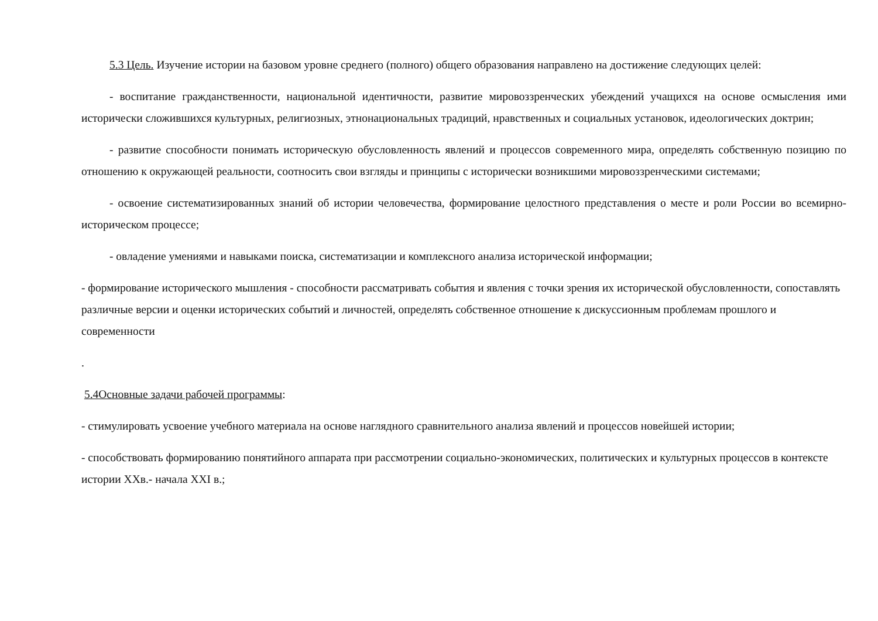5.3 Цель. Изучение истории на базовом уровне среднего (полного) общего образования направлено на достижение следующих целей:
- воспитание гражданственности, национальной идентичности, развитие мировоззренческих убеждений учащихся на основе осмысления ими исторически сложившихся культурных, религиозных, этнонациональных традиций, нравственных и социальных установок, идеологических доктрин;
- развитие способности понимать историческую обусловленность явлений и процессов современного мира, определять собственную позицию по отношению к окружающей реальности, соотносить свои взгляды и принципы с исторически возникшими мировоззренческими системами;
- освоение систематизированных знаний об истории человечества, формирование целостного представления о месте и роли России во всемирно-историческом процессе;
- овладение умениями и навыками поиска, систематизации и комплексного анализа исторической информации;
- формирование исторического мышления - способности рассматривать события и явления с точки зрения их исторической обусловленности, сопоставлять различные версии и оценки исторических событий и личностей, определять собственное отношение к дискуссионным проблемам прошлого и современности
.
5.4Основные задачи рабочей программы:
- стимулировать усвоение учебного материала на основе наглядного сравнительного анализа явлений и процессов новейшей истории;
- способствовать формированию понятийного аппарата при рассмотрении социально-экономических, политических и культурных процессов в контексте истории XXв.- начала XXI в.;